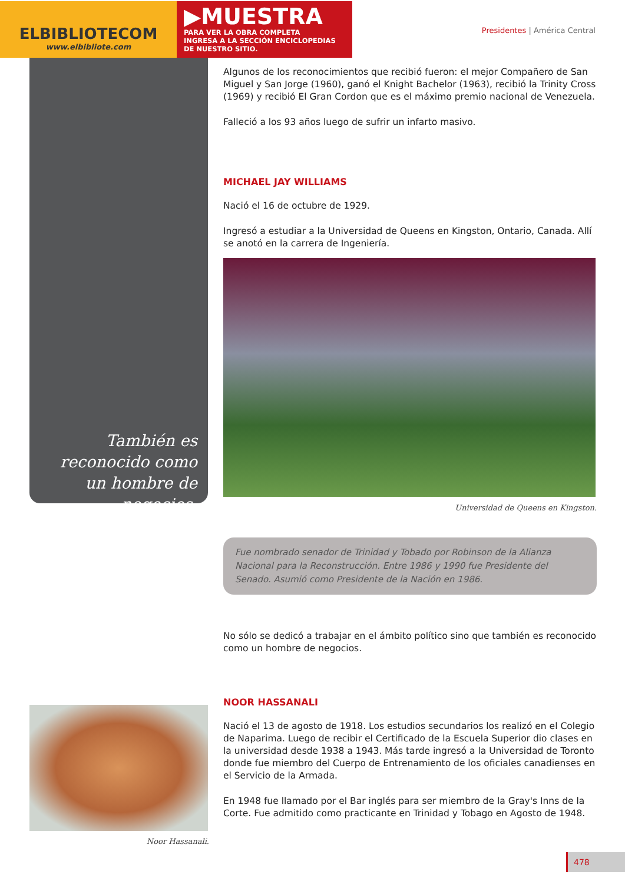ELBIBLIOTECOM
www.elbibliote.com
▶MUESTRA
PARA VER LA OBRA COMPLETA
INGRESA A LA SECCIÓN ENCICLOPEDIAS
DE NUESTRO SITIO.
Presidentes | América Central
También es reconocido como un hombre de negocios.
Algunos de los reconocimientos que recibió fueron: el mejor Compañero de San Miguel y San Jorge (1960), ganó el Knight Bachelor (1963), recibió la Trinity Cross (1969) y recibió El Gran Cordon que es el máximo premio nacional de Venezuela.
Falleció a los 93 años luego de sufrir un infarto masivo.
MICHAEL JAY WILLIAMS
Nació el 16 de octubre de 1929.
Ingresó a estudiar a la Universidad de Queens en Kingston, Ontario, Canada. Allí se anotó en la carrera de Ingeniería.
Universidad de Queens en Kingston.
Fue nombrado senador de Trinidad y Tobado por Robinson de la Alianza Nacional para la Reconstrucción. Entre 1986 y 1990 fue Presidente del Senado. Asumió como Presidente de la Nación en 1986.
No sólo se dedicó a trabajar en el ámbito político sino que también es reconocido como un hombre de negocios.
NOOR HASSANALI
Nació el 13 de agosto de 1918. Los estudios secundarios los realizó en el Colegio de Naparima. Luego de recibir el Certificado de la Escuela Superior dio clases en la universidad desde 1938 a 1943. Más tarde ingresó a la Universidad de Toronto donde fue miembro del Cuerpo de Entrenamiento de los oficiales canadienses en el Servicio de la Armada.
En 1948 fue llamado por el Bar inglés para ser miembro de la Gray's Inns de la Corte. Fue admitido como practicante en Trinidad y Tobago en Agosto de 1948.
Noor Hassanali.
478